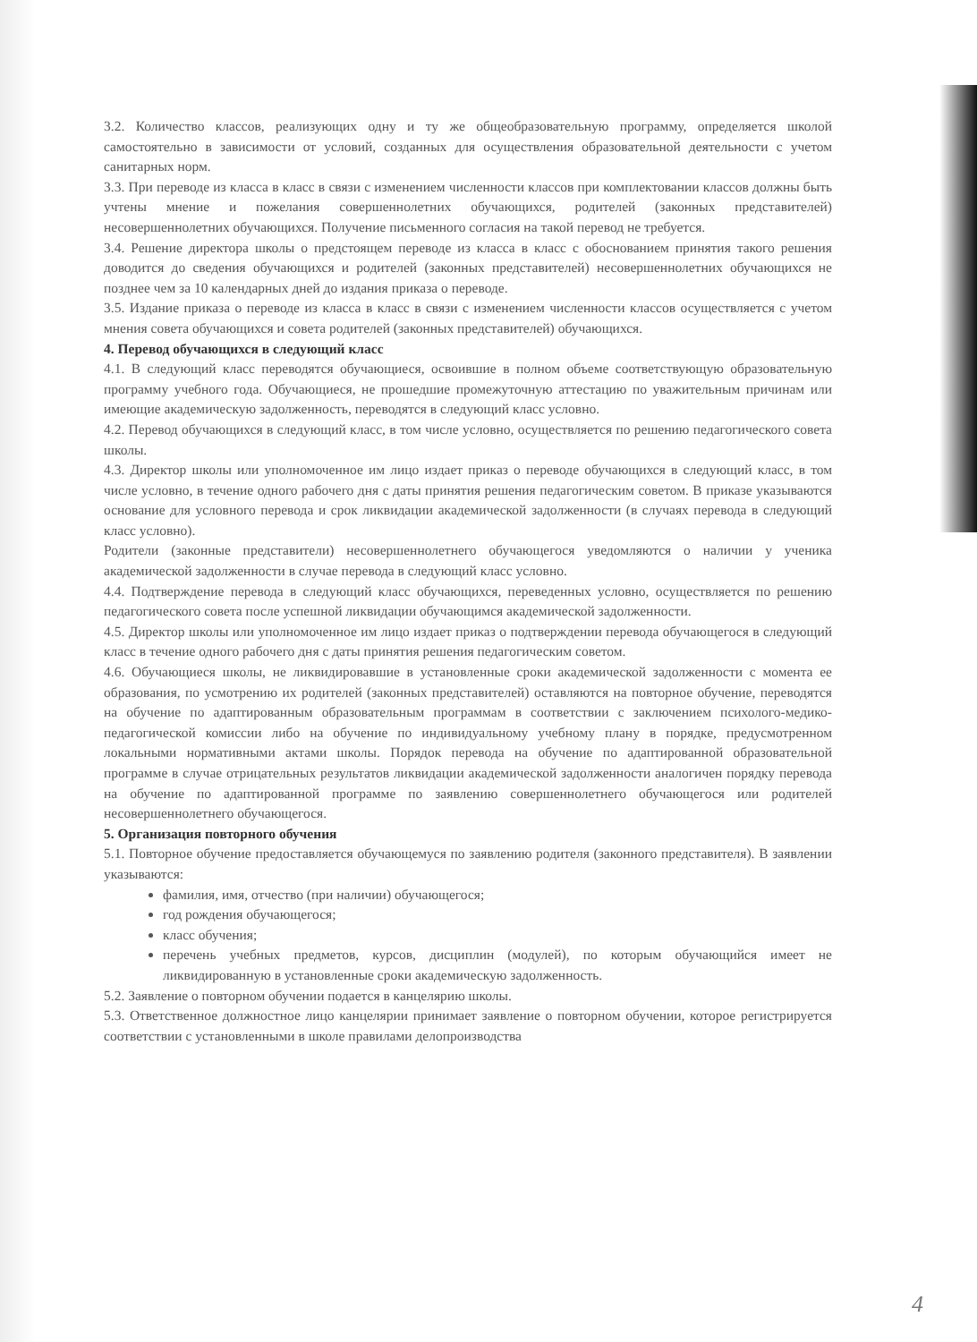3.2. Количество классов, реализующих одну и ту же общеобразовательную программу, определяется школой самостоятельно в зависимости от условий, созданных для осуществления образовательной деятельности с учетом санитарных норм.
3.3. При переводе из класса в класс в связи с изменением численности классов при комплектовании классов должны быть учтены мнение и пожелания совершеннолетних обучающихся, родителей (законных представителей) несовершеннолетних обучающихся. Получение письменного согласия на такой перевод не требуется.
3.4. Решение директора школы о предстоящем переводе из класса в класс с обоснованием принятия такого решения доводится до сведения обучающихся и родителей (законных представителей) несовершеннолетних обучающихся не позднее чем за 10 календарных дней до издания приказа о переводе.
3.5. Издание приказа о переводе из класса в класс в связи с изменением численности классов осуществляется с учетом мнения совета обучающихся и совета родителей (законных представителей) обучающихся.
4. Перевод обучающихся в следующий класс
4.1. В следующий класс переводятся обучающиеся, освоившие в полном объеме соответствующую образовательную программу учебного года. Обучающиеся, не прошедшие промежуточную аттестацию по уважительным причинам или имеющие академическую задолженность, переводятся в следующий класс условно.
4.2. Перевод обучающихся в следующий класс, в том числе условно, осуществляется по решению педагогического совета школы.
4.3. Директор школы или уполномоченное им лицо издает приказ о переводе обучающихся в следующий класс, в том числе условно, в течение одного рабочего дня с даты принятия решения педагогическим советом. В приказе указываются основание для условного перевода и срок ликвидации академической задолженности (в случаях перевода в следующий класс условно).
Родители (законные представители) несовершеннолетнего обучающегося уведомляются о наличии у ученика академической задолженности в случае перевода в следующий класс условно.
4.4. Подтверждение перевода в следующий класс обучающихся, переведенных условно, осуществляется по решению педагогического совета после успешной ликвидации обучающимся академической задолженности.
4.5. Директор школы или уполномоченное им лицо издает приказ о подтверждении перевода обучающегося в следующий класс в течение одного рабочего дня с даты принятия решения педагогическим советом.
4.6. Обучающиеся школы, не ликвидировавшие в установленные сроки академической задолженности с момента ее образования, по усмотрению их родителей (законных представителей) оставляются на повторное обучение, переводятся на обучение по адаптированным образовательным программам в соответствии с заключением психолого-медико-педагогической комиссии либо на обучение по индивидуальному учебному плану в порядке, предусмотренном локальными нормативными актами школы. Порядок перевода на обучение по адаптированной образовательной программе в случае отрицательных результатов ликвидации академической задолженности аналогичен порядку перевода на обучение по адаптированной программе по заявлению совершеннолетнего обучающегося или родителей несовершеннолетнего обучающегося.
5. Организация повторного обучения
5.1. Повторное обучение предоставляется обучающемуся по заявлению родителя (законного представителя). В заявлении указываются:
фамилия, имя, отчество (при наличии) обучающегося;
год рождения обучающегося;
класс обучения;
перечень учебных предметов, курсов, дисциплин (модулей), по которым обучающийся имеет не ликвидированную в установленные сроки академическую задолженность.
5.2. Заявление о повторном обучении подается в канцелярию школы.
5.3. Ответственное должностное лицо канцелярии принимает заявление о повторном обучении, которое регистрируется соответствии с установленными в школе правилами делопроизводства
4